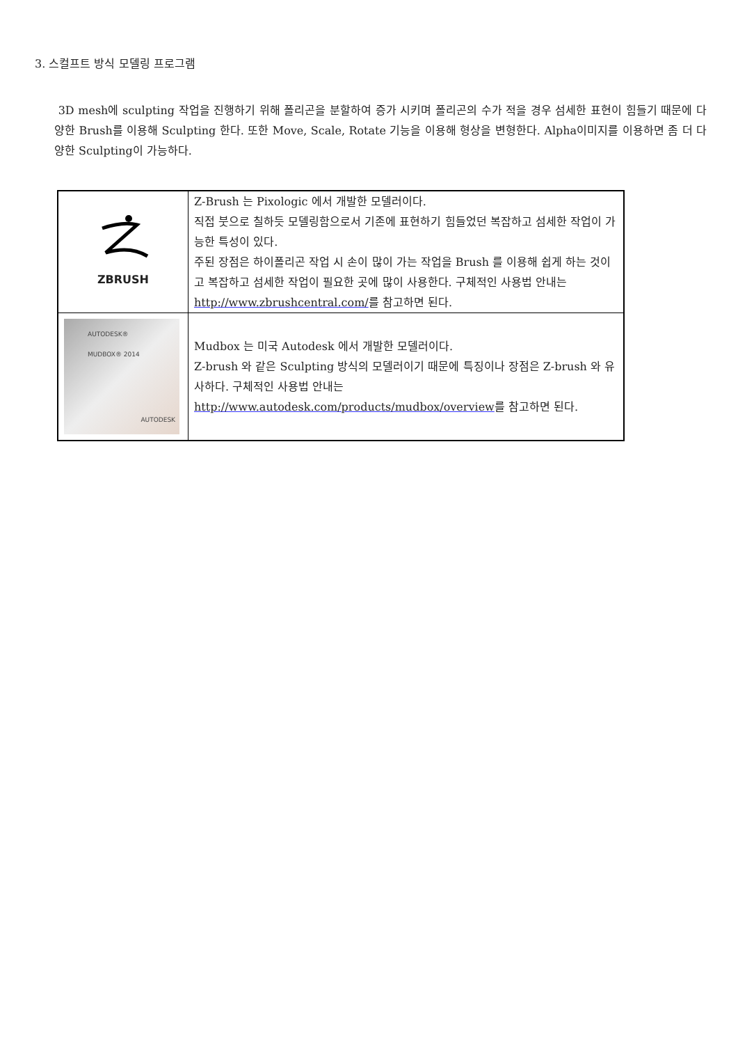3. 스컬프트 방식 모델링 프로그램
3D mesh에 sculpting 작업을 진행하기 위해 폴리곤을 분할하여 증가 시키며 폴리곤의 수가 적을 경우 섬세한 표현이 힘들기 때문에 다양한 Brush를 이용해 Sculpting 한다. 또한 Move, Scale, Rotate 기능을 이용해 형상을 변형한다. Alpha이미지를 이용하면 좀 더 다양한 Sculpting이 가능하다.
| ZBRUSH | Z-Brush 는 Pixologic 에서 개발한 모델러이다. 직접 붓으로 칠하듯 모델링함으로서 기존에 표현하기 힘들었던 복잡하고 섬세한 작업이 가능한 특성이 있다. 주된 장점은 하이폴리곤 작업 시 손이 많이 가는 작업을 Brush 를 이용해 쉽게 하는 것이고 복잡하고 섬세한 작업이 필요한 곳에 많이 사용한다. 구체적인 사용법 안내는 http://www.zbrushcentral.com/ 를 참고하면 된다. |
| AUTODESK® MUDBOX® 2014 AUTODESK | Mudbox 는 미국 Autodesk 에서 개발한 모델러이다. Z-brush 와 같은 Sculpting 방식의 모델러이기 때문에 특징이나 장점은 Z-brush 와 유사하다. 구체적인 사용법 안내는 http://www.autodesk.com/products/mudbox/overview 를 참고하면 된다. |